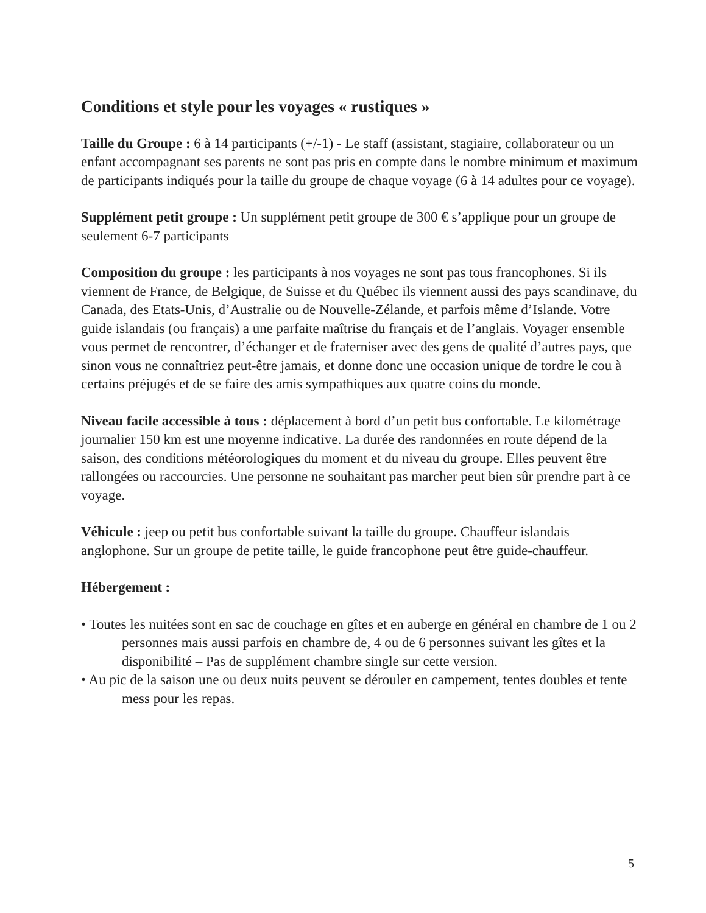Conditions et style pour les voyages « rustiques »
Taille du Groupe : 6 à 14 participants (+/-1) - Le staff (assistant, stagiaire, collaborateur ou un enfant accompagnant ses parents ne sont pas pris en compte dans le nombre minimum et maximum de participants indiqués pour la taille du groupe de chaque voyage (6 à 14 adultes pour ce voyage).
Supplément petit groupe : Un supplément petit groupe de 300 € s’applique pour un groupe de seulement 6-7 participants
Composition du groupe : les participants à nos voyages ne sont pas tous francophones. Si ils viennent de France, de Belgique, de Suisse et du Québec ils viennent aussi des pays scandinave, du Canada, des Etats-Unis, d’Australie ou de Nouvelle-Zélande, et parfois même d’Islande. Votre guide islandais (ou français) a une parfaite maîtrise du français et de l’anglais. Voyager ensemble vous permet de rencontrer, d’échanger et de fraterniser avec des gens de qualité d’autres pays, que sinon vous ne connaîtriez peut-être jamais, et donne donc une occasion unique de tordre le cou à certains préjugés et de se faire des amis sympathiques aux quatre coins du monde.
Niveau facile accessible à tous : déplacement à bord d’un petit bus confortable. Le kilométrage journalier 150 km est une moyenne indicative. La durée des randonnées en route dépend de la saison, des conditions météorologiques du moment et du niveau du groupe. Elles peuvent être rallongées ou raccourcies. Une personne ne souhaitant pas marcher peut bien sûr prendre part à ce voyage.
Véhicule : jeep ou petit bus confortable suivant la taille du groupe. Chauffeur islandais anglophone. Sur un groupe de petite taille, le guide francophone peut être guide-chauffeur.
Hébergement :
• Toutes les nuitées sont en sac de couchage en gîtes et en auberge en général en chambre de 1 ou 2 personnes mais aussi parfois en chambre de, 4 ou de 6 personnes suivant les gîtes et la disponibilité – Pas de supplément chambre single sur cette version.
• Au pic de la saison une ou deux nuits peuvent se dérouler en campement, tentes doubles et tente mess pour les repas.
5